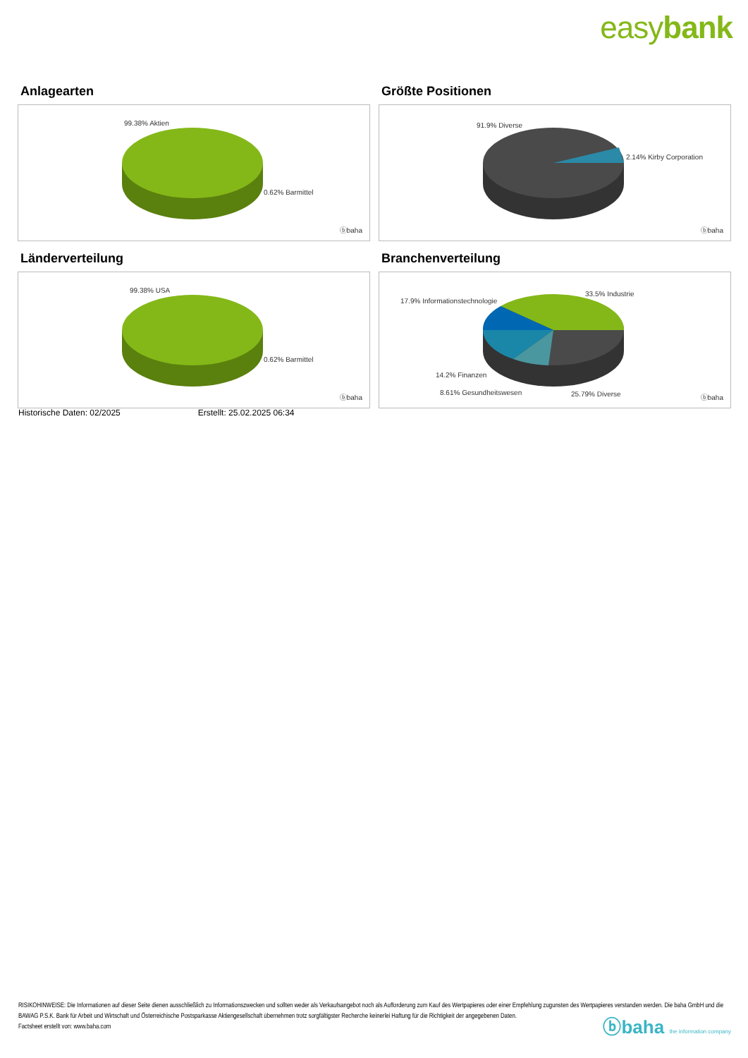easybank
Anlagearten
99.38% Aktien
0.62% Barmittel
ⓑbaha
Größte Positionen
91.9% Diverse
2.14% Kirby Corporation
ⓑbaha
Länderverteilung
99.38% USA
0.62% Barmittel
ⓑbaha
Branchenverteilung
17.9% Informationstechnologie
33.5% Industrie
14.2% Finanzen
8.61% Gesundheitswesen 25.79% Diverse ⓑbaha
Historische Daten: 02/2025 Erstellt: 25.02.2025 06:34
RISIKOHINWEISE: Die Informationen auf dieser Seite dienen ausschließlich zu Informationszwecken und sollten weder als Verkaufsangebot noch als Aufforderung zum Kauf des Wertpapieres oder einer Empfehlung zugunsten des Wertpapieres verstanden werden. Die baha GmbH und die BAWAG P.S.K. Bank für Arbeit und Wirtschaft und Österreichische Postsparkasse Aktiengesellschaft übernehmen trotz sorgfältigster Recherche keinerlei Haftung für die Richtigkeit der angegebenen Daten.
Factsheet erstellt von: www.baha.com
ⓑbaha the information company